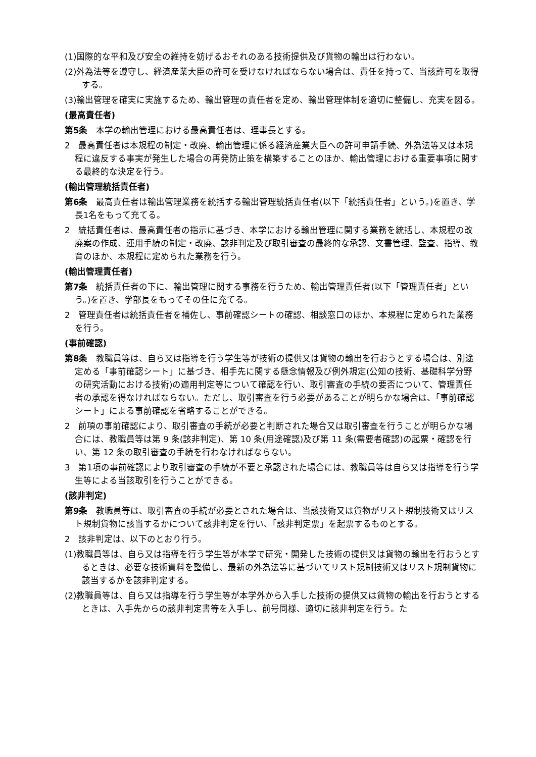(1)国際的な平和及び安全の維持を妨げるおそれのある技術提供及び貨物の輸出は行わない。
(2)外為法等を遵守し、経済産業大臣の許可を受けなければならない場合は、責任を持って、当該許可を取得する。
(3)輸出管理を確実に実施するため、輸出管理の責任者を定め、輸出管理体制を適切に整備し、充実を図る。
(最高責任者)
第5条　本学の輸出管理における最高責任者は、理事長とする。
2　最高責任者は本規程の制定・改廃、輸出管理に係る経済産業大臣への許可申請手続、外為法等又は本規程に違反する事実が発生した場合の再発防止策を構築することのほか、輸出管理における重要事項に関する最終的な決定を行う。
(輸出管理統括責任者)
第6条　最高責任者は輸出管理業務を統括する輸出管理統括責任者(以下「統括責任者」という。)を置き、学長1名をもって充てる。
2　統括責任者は、最高責任者の指示に基づき、本学における輸出管理に関する業務を統括し、本規程の改廃案の作成、運用手続の制定・改廃、該非判定及び取引審査の最終的な承認、文書管理、監査、指導、教育のほか、本規程に定められた業務を行う。
(輸出管理責任者)
第7条　統括責任者の下に、輸出管理に関する事務を行うため、輸出管理責任者(以下「管理責任者」という。)を置き、学部長をもってその任に充てる。
2　管理責任者は統括責任者を補佐し、事前確認シートの確認、相談窓口のほか、本規程に定められた業務を行う。
(事前確認)
第8条　教職員等は、自ら又は指導を行う学生等が技術の提供又は貨物の輸出を行おうとする場合は、別途定める「事前確認シート」に基づき、相手先に関する懸念情報及び例外規定(公知の技術、基礎科学分野の研究活動における技術)の適用判定等について確認を行い、取引審査の手続の要否について、管理責任者の承認を得なければならない。ただし、取引審査を行う必要があることが明らかな場合は、「事前確認シート」による事前確認を省略することができる。
2　前項の事前確認により、取引審査の手続が必要と判断された場合又は取引審査を行うことが明らかな場合には、教職員等は第 9 条(該非判定)、第 10 条(用途確認)及び第 11 条(需要者確認)の起票・確認を行い、第 12 条の取引審査の手続を行わなければならない。
3　第1項の事前確認により取引審査の手続が不要と承認された場合には、教職員等は自ら又は指導を行う学生等による当該取引を行うことができる。
(該非判定)
第9条　教職員等は、取引審査の手続が必要とされた場合は、当該技術又は貨物がリスト規制技術又はリスト規制貨物に該当するかについて該非判定を行い、「該非判定票」を起票するものとする。
2　該非判定は、以下のとおり行う。
(1)教職員等は、自ら又は指導を行う学生等が本学で研究・開発した技術の提供又は貨物の輸出を行おうとするときは、必要な技術資料を整備し、最新の外為法等に基づいてリスト規制技術又はリスト規制貨物に該当するかを該非判定する。
(2)教職員等は、自ら又は指導を行う学生等が本学外から入手した技術の提供又は貨物の輸出を行おうとするときは、入手先からの該非判定書等を入手し、前号同様、適切に該非判定を行う。た